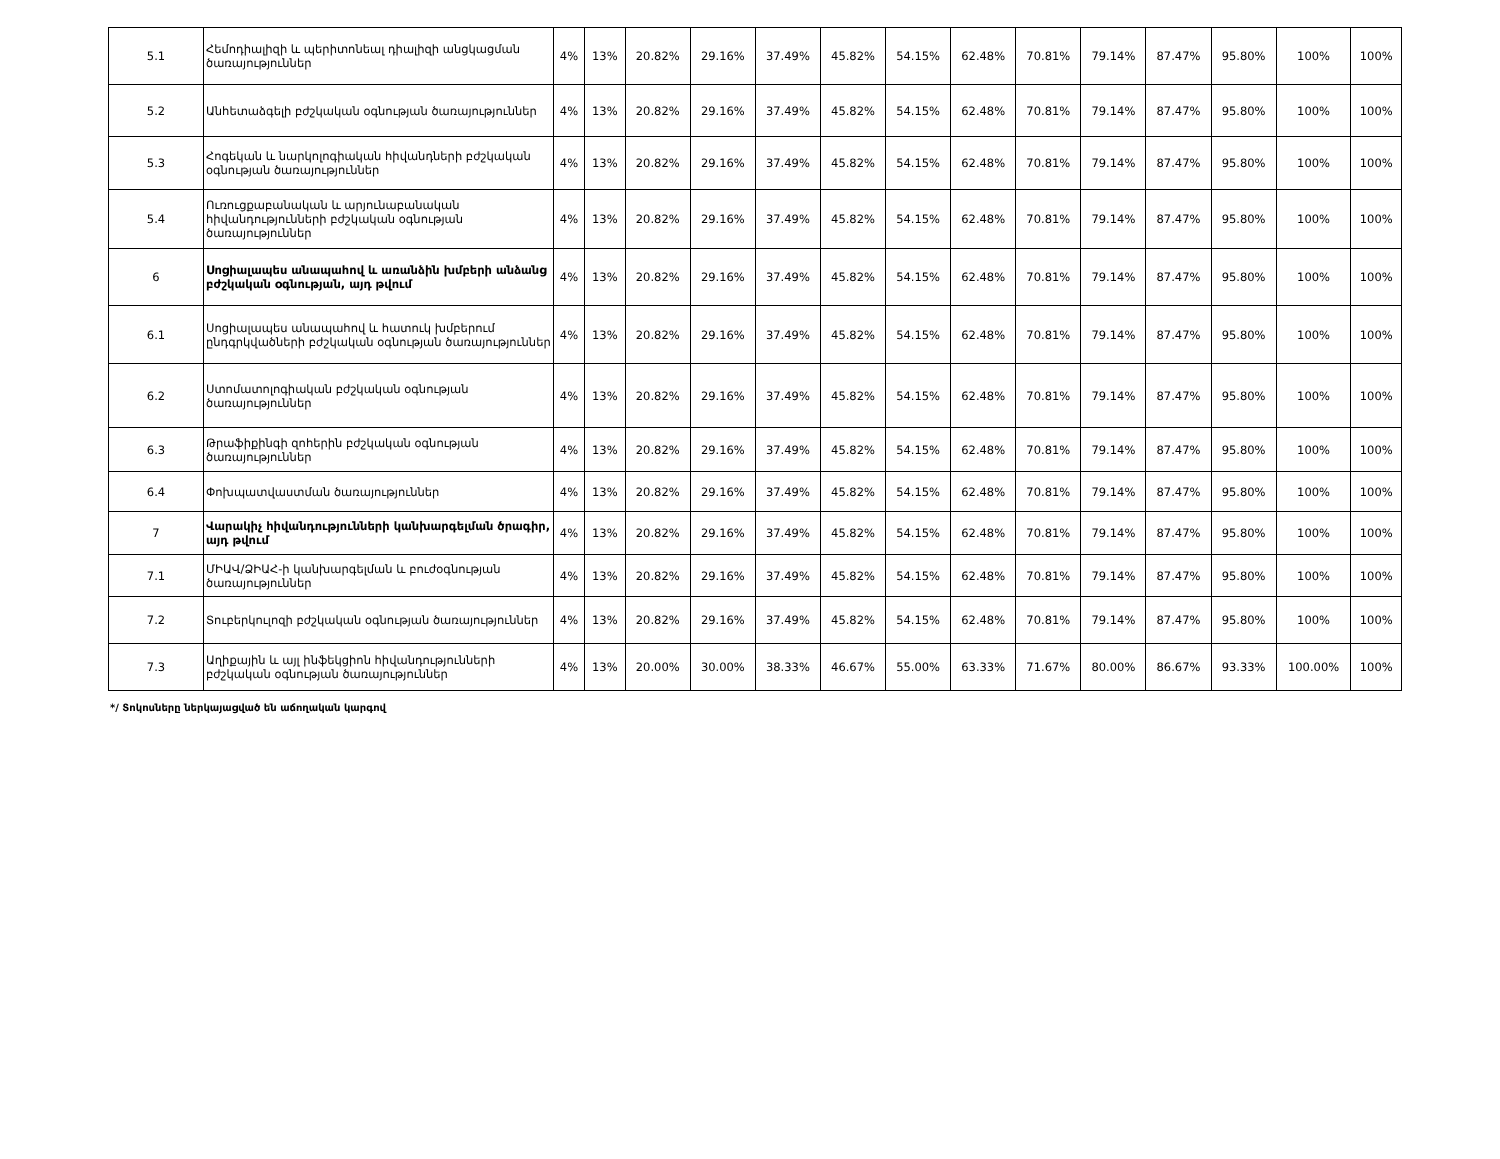| 5.1 | Հեմոդիալիզի և պերիտոնեալ դիալիզի անցկացման ծառայություններ | 4% | 13% | 20.82% | 29.16% | 37.49% | 45.82% | 54.15% | 62.48% | 70.81% | 79.14% | 87.47% | 95.80% | 100% | 100% |
| 5.2 | Անհետաձգելի բժշկական օգնության ծառայություններ | 4% | 13% | 20.82% | 29.16% | 37.49% | 45.82% | 54.15% | 62.48% | 70.81% | 79.14% | 87.47% | 95.80% | 100% | 100% |
| 5.3 | Հոգեկան և նարկոլոգիական հիվանդների բժշկական օգնության ծառայություններ | 4% | 13% | 20.82% | 29.16% | 37.49% | 45.82% | 54.15% | 62.48% | 70.81% | 79.14% | 87.47% | 95.80% | 100% | 100% |
| 5.4 | Ուռուցքաբանական և արյունաբանական հիվանդությունների բժշկական օգնության ծառայություններ | 4% | 13% | 20.82% | 29.16% | 37.49% | 45.82% | 54.15% | 62.48% | 70.81% | 79.14% | 87.47% | 95.80% | 100% | 100% |
| 6 | Սոցիալապես անապահով և առանձին խմբերի անձանց բժշկական օգնության, այդ թվում | 4% | 13% | 20.82% | 29.16% | 37.49% | 45.82% | 54.15% | 62.48% | 70.81% | 79.14% | 87.47% | 95.80% | 100% | 100% |
| 6.1 | Սոցիալապես անապահով և հատուկ խմբերում ընդգրկվածների բժշկական օգնության ծառայություններ | 4% | 13% | 20.82% | 29.16% | 37.49% | 45.82% | 54.15% | 62.48% | 70.81% | 79.14% | 87.47% | 95.80% | 100% | 100% |
| 6.2 | Ստոմատոլոգիական բժշկական օգնության ծառայություններ | 4% | 13% | 20.82% | 29.16% | 37.49% | 45.82% | 54.15% | 62.48% | 70.81% | 79.14% | 87.47% | 95.80% | 100% | 100% |
| 6.3 | Թրաֆիքինգի զոհերին բժշկական օգնության ծառայություններ | 4% | 13% | 20.82% | 29.16% | 37.49% | 45.82% | 54.15% | 62.48% | 70.81% | 79.14% | 87.47% | 95.80% | 100% | 100% |
| 6.4 | Փոխպատվաստման ծառայություններ | 4% | 13% | 20.82% | 29.16% | 37.49% | 45.82% | 54.15% | 62.48% | 70.81% | 79.14% | 87.47% | 95.80% | 100% | 100% |
| 7 | Վարակիչ հիվանդությունների կանխարգելման ծրագիր, այդ թվում | 4% | 13% | 20.82% | 29.16% | 37.49% | 45.82% | 54.15% | 62.48% | 70.81% | 79.14% | 87.47% | 95.80% | 100% | 100% |
| 7.1 | ՄԻԱՎ/ՁԻԱՀ-ի կանխարգելման և բուժօգնության ծառայություններ | 4% | 13% | 20.82% | 29.16% | 37.49% | 45.82% | 54.15% | 62.48% | 70.81% | 79.14% | 87.47% | 95.80% | 100% | 100% |
| 7.2 | Տուբերկուլոզի բժշկական օգնության ծառայություններ | 4% | 13% | 20.82% | 29.16% | 37.49% | 45.82% | 54.15% | 62.48% | 70.81% | 79.14% | 87.47% | 95.80% | 100% | 100% |
| 7.3 | Աղիքային և այլ ինֆեկցիոն հիվանդությունների բժշկական օգնության ծառայություններ | 4% | 13% | 20.00% | 30.00% | 38.33% | 46.67% | 55.00% | 63.33% | 71.67% | 80.00% | 86.67% | 93.33% | 100.00% | 100% |
*/ Տոկոսները ներկայացված են աճողական կարգով